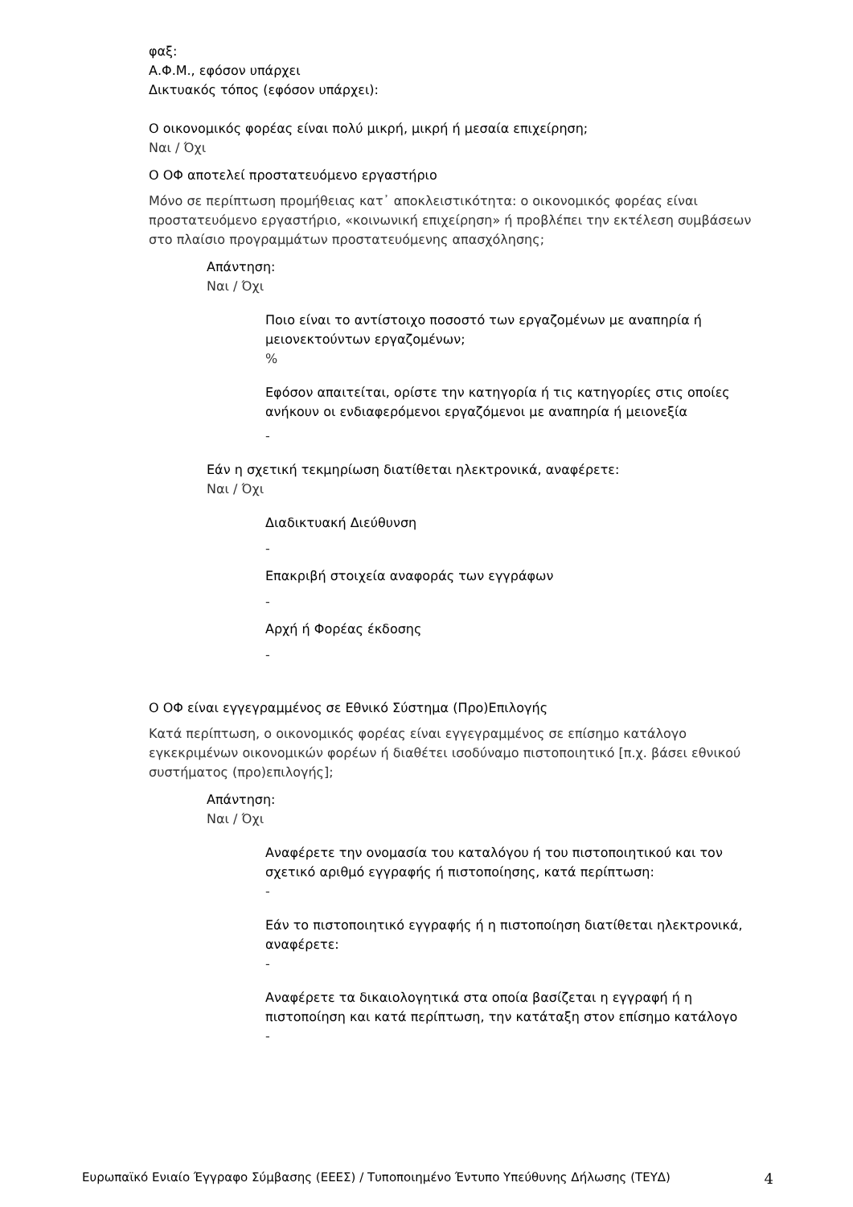φαξ:
Α.Φ.Μ., εφόσον υπάρχει
Δικτυακός τόπος (εφόσον υπάρχει):
Ο οικονομικός φορέας είναι πολύ μικρή, μικρή ή μεσαία επιχείρηση;
Ναι / Όχι
Ο ΟΦ αποτελεί προστατευόμενο εργαστήριο
Μόνο σε περίπτωση προμήθειας κατ᾽ αποκλειστικότητα: ο οικονομικός φορέας είναι προστατευόμενο εργαστήριο, «κοινωνική επιχείρηση» ή προβλέπει την εκτέλεση συμβάσεων στο πλαίσιο προγραμμάτων προστατευόμενης απασχόλησης;
Απάντηση:
Ναι / Όχι
Ποιο είναι το αντίστοιχο ποσοστό των εργαζομένων με αναπηρία ή μειονεκτούντων εργαζομένων;
%
Εφόσον απαιτείται, ορίστε την κατηγορία ή τις κατηγορίες στις οποίες ανήκουν οι ενδιαφερόμενοι εργαζόμενοι με αναπηρία ή μειονεξία
-
Εάν η σχετική τεκμηρίωση διατίθεται ηλεκτρονικά, αναφέρετε:
Ναι / Όχι
Διαδικτυακή Διεύθυνση
-
Επακριβή στοιχεία αναφοράς των εγγράφων
-
Αρχή ή Φορέας έκδοσης
-
Ο ΟΦ είναι εγγεγραμμένος σε Εθνικό Σύστημα (Προ)Επιλογής
Κατά περίπτωση, ο οικονομικός φορέας είναι εγγεγραμμένος σε επίσημο κατάλογο εγκεκριμένων οικονομικών φορέων ή διαθέτει ισοδύναμο πιστοποιητικό [π.χ. βάσει εθνικού συστήματος (προ)επιλογής];
Απάντηση:
Ναι / Όχι
Αναφέρετε την ονομασία του καταλόγου ή του πιστοποιητικού και τον σχετικό αριθμό εγγραφής ή πιστοποίησης, κατά περίπτωση:
-
Εάν το πιστοποιητικό εγγραφής ή η πιστοποίηση διατίθεται ηλεκτρονικά, αναφέρετε:
-
Αναφέρετε τα δικαιολογητικά στα οποία βασίζεται η εγγραφή ή η πιστοποίηση και κατά περίπτωση, την κατάταξη στον επίσημο κατάλογο
-
Ευρωπαϊκό Ενιαίο Έγγραφο Σύμβασης (ΕΕΕΣ) / Τυποποιημένο Έντυπο Υπεύθυνης Δήλωσης (ΤΕΥΔ) 4